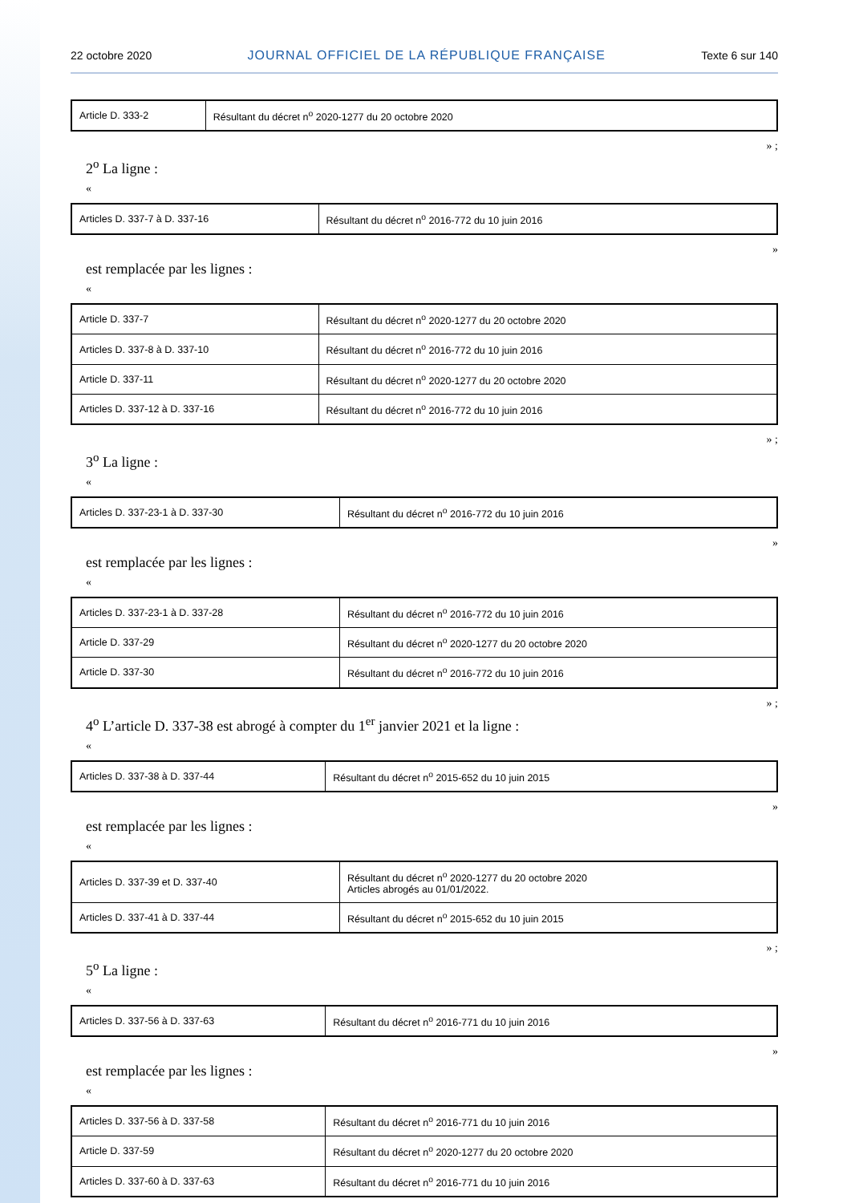22 octobre 2020 JOURNAL OFFICIEL DE LA RÉPUBLIQUE FRANÇAISE Texte 6 sur 140
| Article D. 333-2 | Résultant du décret n<sup>o</sup> 2020-1277 du 20 octobre 2020 |
» ;
2<sup>o</sup> La ligne :
«
| Articles D. 337-7 à D. 337-16 | Résultant du décret n<sup>o</sup> 2016-772 du 10 juin 2016 |
»
est remplacée par les lignes :
«
| Article D. 337-7 | Résultant du décret n<sup>o</sup> 2020-1277 du 20 octobre 2020 |
| Articles D. 337-8 à D. 337-10 | Résultant du décret n<sup>o</sup> 2016-772 du 10 juin 2016 |
| Article D. 337-11 | Résultant du décret n<sup>o</sup> 2020-1277 du 20 octobre 2020 |
| Articles D. 337-12 à D. 337-16 | Résultant du décret n<sup>o</sup> 2016-772 du 10 juin 2016 |
» ;
3<sup>o</sup> La ligne :
«
| Articles D. 337-23-1 à D. 337-30 | Résultant du décret n<sup>o</sup> 2016-772 du 10 juin 2016 |
»
est remplacée par les lignes :
«
| Articles D. 337-23-1 à D. 337-28 | Résultant du décret n<sup>o</sup> 2016-772 du 10 juin 2016 |
| Article D. 337-29 | Résultant du décret n<sup>o</sup> 2020-1277 du 20 octobre 2020 |
| Article D. 337-30 | Résultant du décret n<sup>o</sup> 2016-772 du 10 juin 2016 |
» ;
4<sup>o</sup> L’article D. 337-38 est abrogé à compter du 1<sup>er</sup> janvier 2021 et la ligne :
«
| Articles D. 337-38 à D. 337-44 | Résultant du décret n<sup>o</sup> 2015-652 du 10 juin 2015 |
»
est remplacée par les lignes :
«
| Articles D. 337-39 et D. 337-40 | Résultant du décret n<sup>o</sup> 2020-1277 du 20 octobre 2020 Articles abrogés au 01/01/2022. |
| Articles D. 337-41 à D. 337-44 | Résultant du décret n<sup>o</sup> 2015-652 du 10 juin 2015 |
» ;
5<sup>o</sup> La ligne :
«
| Articles D. 337-56 à D. 337-63 | Résultant du décret n<sup>o</sup> 2016-771 du 10 juin 2016 |
»
est remplacée par les lignes :
«
| Articles D. 337-56 à D. 337-58 | Résultant du décret n<sup>o</sup> 2016-771 du 10 juin 2016 |
| Article D. 337-59 | Résultant du décret n<sup>o</sup> 2020-1277 du 20 octobre 2020 |
| Articles D. 337-60 à D. 337-63 | Résultant du décret n<sup>o</sup> 2016-771 du 10 juin 2016 |